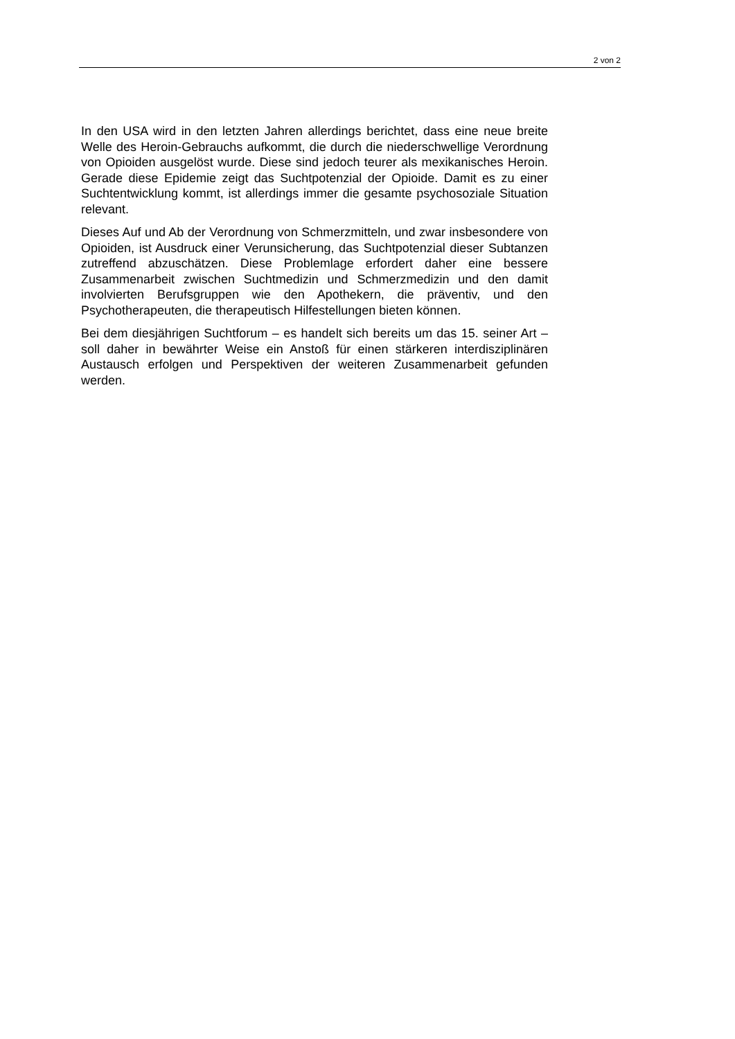2 von 2
In den USA wird in den letzten Jahren allerdings berichtet, dass eine neue breite Welle des Heroin-Gebrauchs aufkommt, die durch die niederschwellige Verordnung von Opioiden ausgelöst wurde. Diese sind jedoch teurer als mexikanisches Heroin. Gerade diese Epidemie zeigt das Suchtpotenzial der Opioide. Damit es zu einer Suchtentwicklung kommt, ist allerdings immer die gesamte psychosoziale Situation relevant.
Dieses Auf und Ab der Verordnung von Schmerzmitteln, und zwar insbesondere von Opioiden, ist Ausdruck einer Verunsicherung, das Suchtpotenzial dieser Subtanzen zutreffend abzuschätzen. Diese Problemlage erfordert daher eine bessere Zusammenarbeit zwischen Suchtmedizin und Schmerzmedizin und den damit involvierten Berufsgruppen wie den Apothekern, die präventiv, und den Psychotherapeuten, die therapeutisch Hilfestellungen bieten können.
Bei dem diesjährigen Suchtforum – es handelt sich bereits um das 15. seiner Art – soll daher in bewährter Weise ein Anstoß für einen stärkeren interdisziplinären Austausch erfolgen und Perspektiven der weiteren Zusammenarbeit gefunden werden.